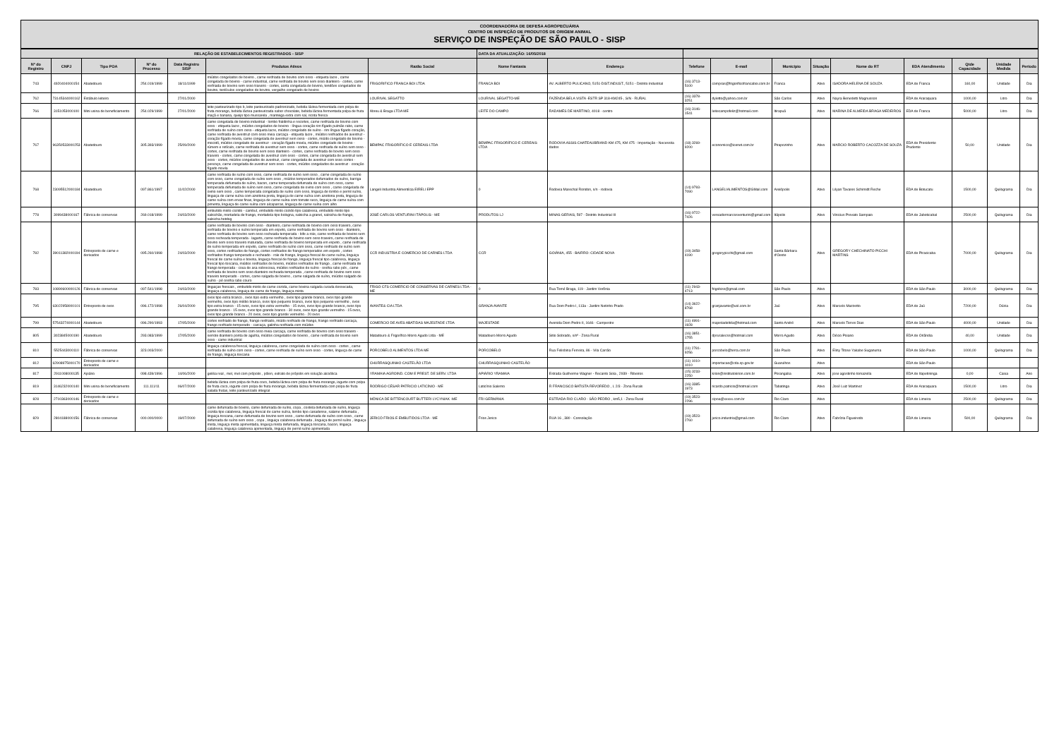COORDENADORIA DE DEFESA AGROPECUÁRIA
CENTRO DE INSPEÇÃO DE PRODUTOS DE ORIGEM ANIMAL
SERVIÇO DE INSPEÇÃO DE SÃO PAULO - SISP
| RELAÇÃO DE ESTABELECIMENTOS REGISTRADOS - SISP | | | | | | | DATA DA ATUALIZAÇÃO: 16/05/2018 | | | | | | | | | | |
| --- | --- | --- | --- | --- | --- | --- | --- | --- | --- | --- | --- | --- | --- | --- | --- | --- | --- |
| Nº do Registro | CNPJ | Tipo POA | Nº do Processo | Data Registro SISP | Produtos Ativos | Razão Social | Nome Fantasia | Endereço | Telefone | E-mail | Município | Situação | Nome do RT | EDA Atendimento | Qtde Capacidade | Unidade Medida | Período |
| 743 | 4920404000154 | Abatedouro | 254.019/1999 | 18/11/1999 | miúdos congelados de bovino , carne resfriada de bovino com osso - etiqueta lacre , carne congelada de bovino - carne industrial, carne resfriada de bovino sem osso dianteiro - cortes, carne resfriada de bovino sem osso traseiro - cortes, aorta congelada de bovino, tendões congelados de bovino, testículos congelados de bovino, vergalho congelado de bovino | FRIGORIFICO FRANCA BOI LTDA | FRANCA BOI | AV. ALBERTO PULICANO, 5151-DIST.INDUST., 5151 - Distrito Industrial | (16) 3713-5100 | compras@frigorificofrancaboi.com.br | Franca | Ativo | ISADORA HELENA DE SOUZA | EDA de Franca | 160,00 | Unidade | Dia |
| 762 | 73145344000162 | Estábulo leiteiro | | 27/01/2000 | | LOURIVAL SEGATTO | LOURIVAL SEGATTO-ME | FAZENDA BELA VISTA -ESTR SP 318-KM245-, S/N - RURAL | (16) 3378-3251 | dyletto@yahoo.com.br | São Carlos | Ativo | Nayra Benedetti Magnusson | EDA de Araraquara | 1000,00 | Litro | Dia |
| 766 | 3151053000100 | Mini usina de beneficiamento | 254.029/1999 | 27/01/2000 | leite pasteurizado tipo b, leite pasteurizado padronizado, bebida láctea fermentada com polpa de fruta morango, bebida láctea pasteurizada sabor chocolate, bebida láctea fermentada polpa de fruta maçã e banana, queijo tipo mussarela , manteiga extra com sal, ricota fresca | Abreu & Braga LTDA ME | LEITE DO CAMPO | RADAMÉS DE MARTINO, 4018 - centro | (16) 3146-1541 | leitecampofeliz@hotmail.com | Itirapuã | Ativo | MARINA DE ALMEIDA BRAGA MEDEIROS | EDA de Franca | 5000,00 | Litro | Dia |
| 767 | 96350533000253 | Abatedouro | 305.393/1999 | 25/09/2000 | carne congelada de bovino industrial - lombo fraldinha e recortes, carne resfriada de bovino com osso - etiqueta lacre , miúdos congelados de bovino - língua coração rim fígado pulmão rabo, carne resfriada de suíno com osso - etiqueta lacre, miúdos congelado de suíno - rim língua fígado coração, carne resfriada de avestruz com osso meia carcaça - etiqueta lacre , miúdos resfriados de avestruz - coração fígado moela, carne congelada de avestruz sem osso - cortes, miúdo congelado de bovino - mocotó, miúdos congelado de avestruz - coração fígado moela, miúdos congelado de bovino - rúmem e retículo, carne resfriada de avestruz sem osso - cortes, carne resfriada de suíno sem osso - cortes, carne resfriada de bovino sem osso dianteiro - cortes, carne resfriada de bovino sem osso traseiro - cortes, carne congelada de avestruz com osso - cortes, carne congelada de avestruz sem osso - cortes, miúdos congelados de avestruz, carne congelada de avestruz com osso cortes - pescoço, carne congelada de avestruz sem osso - cortes, miúdos congelados de avestruz - coração fígado moela | BEMPAC FRIGORÍFICO E CEREAIS LTDA | BEMPAC FRIGORÍFICO E CEREAIS LTDA | RODOVIA ASSIS CHATEAUBRIAND KM 475, KM 475 - Importação - Necessita dados | (18) 3269-9200 | economico@icenet.com.br | Pirapozinho | Ativo | MARCIO ROBERTO CACOZZA DE SOUZA | EDA de Presidente Prudente | 50,00 | Unidade | Dia |
| 768 | 23095512000184 | Abatedouro | 097.861/1997 | 11/02/2000 | carne resfriada de suíno com osso, carne resfriada de suíno sem osso , carne congelada de suíno com osso, carne congelada de suíno sem osso , miúdos temperados defumados de suíno, barriga temperada defumada de suíno, bacon, carne temperada defumada de suíno com osso, carne temperada defumada de suíno sem osso, carne congelada de ovino com osso , carne congelada de ovino sem osso , carne temperada congelada de suíno com osso, linguiça de lombo e pernil suíno, linguiça de carne suína com azeitona preta, linguiça de carne suína com azeitona preta, linguiça de carne suína com ervas finas, linguiça de carne suína com tomate seco, linguiça de carne suína com pimenta, linguiça de carne suína com alcaparras, linguiça de carne suína com alho | Langeli Industria Alimentícia EIRELI EPP | 0 | Rodovia Marechal Rondon, s/n - rodovia | (14) 9793-7090 | LANGELIALIMENTOS@GMail.com | Areiópolis | Ativo | Lilyan Tavares Schimidt Reche | EDA de Botucatu | 1500,00 | Quilograma | Dia |
| 778 | 3099438000167 | Fábrica de conservas | 269.018/1999 | 24/03/2000 | embutido misto cozido - cambuí, embutido misto cozido tipo calabresa, embutido misto tipo salsichão, mortadela de frango, mortadela tipo bologna, salsicha a granel, salsicha de frango, salsicha hotdog | JOSÉ CARLOS VENTURINI ITÁPOLIS - ME | PRODUTOS LJ | MINAS GERAIS, 597 - Distrito Industrial III | (16) 9722-7426 | vereadormarcosventurini@gmail.com | Itápolis | Ativo | Vinicius Prevato Sampaio | EDA de Jaboticabal | 2500,00 | Quilograma | Dia |
| 782 | 39011382000194 | Entreposto de carne e derivados | 095.260/1998 | 24/03/2000 | carne resfriada de bovino com osso - dianteiro, carne resfriada de bovino com osso traseiro, carne resfriada de bovino e suíno temperada em espeto, carne resfriada de bovino sem osso - dianteiro, carne resfriada de bovino sem osso recheada temperada - bife a role, carne resfriada de bovino sem osso recheada temperada - lagarto, carne resfriada de bovino sem osso traseiro, carne resfriada de bovino sem osso traseiro maturada, carne resfriada de bovino temperada em espeto , carne resfriada de suíno temperada em espeto, carne resfriado de suíno com osso, carne resfriado de suíno sem osso, cortes resfriados de frango, cortes resfriados de frango temperados em espeto , cortes resfriados frango temperado e recheado - role de frango, linguiça frescal de carne suína, linguiça frescal de carne suína e bovina, linguiça frescal de frango, linguiça frescal tipo calabresa, linguiça frescal tipo toscana, miúdos resfriados de bovino, miúdos resfriados de frango , carne resfriada de frango temperada - coxa de asa sobrecoxa, miúdos resfriados de suíno - orelha rabo pés , carne resfriada de bovino sem osso dianteiro recheada temperada , carne resfriada de bovino sem osso traseiro temperado - cortes, carne salgada de bovino , carne salgada de suíno, miúdos salgado de suíno - pé orelha rabo couro | CCR INDUSTRIA E COMERCIO DE CARNES LTDA | CCR | GOIÂNIA, 455 - BAIRRO: CIDADE NOVA | (19) 3458-4190 | gregorypicchi@gmail.com | Santa Bárbara d'Oeste | Ativo | GREGORY CHECHINATO PICCHI MARTINS | EDA de Piracicaba | 7000,00 | Quilograma | Dia |
| 783 | 10890600000126 | Fábrica de conservas | 097.541/1998 | 24/03/2000 | linguiças frescais , embutido misto de carne cozida, carne bovina salgada curada dessecada, linguiça calabresa, linguiça de carne de frango, linguiça mista | FRIGO CFS COMERCIO DE CONSERVAS DE CARNES LTDA - ME | 0 | Rua Tomé Braga, 119 - Jardim Verônia | (11) 2943-4713 | frigobiss@gmail.com | São Paulo | Ativo | | EDA de São Paulo | 3000,00 | Quilograma | Dia |
| 795 | 63022958000101 | Entreposto de ovos | 096.172/1998 | 26/04/2000 | ovos tipo extra branco , ovos tipo extra vermelho , ovos tipo grande branco, ovos tipo grande vermelho, ovos tipo médio branco, ovos tipo pequeno branco, ovos tipo pequeno vermelho , ovos tipo extra branco - 15 ovos, ovos tipo extra vermelho - 15 ovos, ovos tipo grande branco, ovos tipo grande branco - 15 ovos, ovos tipo grande branco - 30 ovos, ovos tipo grande vermelho - 15 ovos, ovos tipo grande branco - 20 ovos, ovos tipo grande vermelho - 20 ovos | AVANTE& CIA LTDA | GRANJA AVANTE | Rua Dom Pedro I, 113a - Jardim Netinho Prado | (14) 3622-8768 | granjavante@uol.com.br | Jaú | Ativo | Marcelo Mazzetto | EDA de Jaú | 7200,00 | Dúzia | Dia |
| 799 | 57543274000144 | Abatedouro | 096.290/1993 | 17/05/2000 | cortes resfriado de frango, frango resfriado, miúdo resfriado de frango, frango resfriado carcaça, frango resfriado temperado - carcaça, galinha resfriada com miúdos | COMERCIO DE AVES ABATIDAS MAJESTADE LTDA | MAJESTADE | Avenida Dom Pedro II, 1646 - Campestre | (11) 4991-1928 | majestadeltda@hotmail.com | Santo André | Ativo | Marcelo Torres Dias | EDA de São Paulo | 4000,00 | Unidade | Dia |
| 805 | 3023845000190 | Abatedouro | 293.083/1999 | 17/05/2000 | carne resfriada de bovino com osso meia carcaça, carne resfriada de bovino com osso traseiro - serrote dianteiro ponta de agulha, miúdos congelados de bovino , carne resfriada de bovino sem osso - carne industrial | Matadouro & Frigorífico Morro Agudo Ltda - ME | Matadouro Morro Agudo | Sitio Sobrado, s/nº - Zona Rural | (16) 3851-1755 | dpruralecss@hotmail.com | Morro Agudo | Ativo | Décio Poiano | EDA de Orlândia | 40,00 | Unidade | Dia |
| 810 | 5525443000110 | Fábrica de conservas | 323.003/2000 | | linguiça calabresa frescal, linguiça calabresa, carne congelada de suíno com osso - cortes , carne resfriada de suíno com osso - cortes, carne resfriada de suíno sem osso - cortes, linguiça de carne de frango, linguiça toscana | PORCOBELO ALIMENTOS LTDA ME | PORCOBELO | Rua Felisbina Ferreira, 86 - Vila Carrão | (11) 2781-9256 | porcobelo@terra.com.br | São Paulo | Ativo | Eliny Titose Yakabe Suganuma | EDA de São Paulo | 1000,00 | Quilograma | Dia |
| 812 | 62908975000170 | Entreposto de carne e derivados | | | | CHURRASQUINHO CASTELÃO LTDA | CHURRASQUINHO CASTELÃO | | (11) 1010-1010 | importacao@cda.sp.gov.br | Guarulhos | Ativo | | EDA de São Paulo | | | |
| 817 | 2911008000135 | Apiário | 098.439/1996 | 14/06/2000 | geléia real , mel, mel com própolis , pólen, extrato de própolis em solução alcoólica | YRAMAIA AGROIND. COM E PREST. DE SERV. LTDA | APIÁRIO YRAMAIA | Estrada Guilherme Wagner - Recanto Sola , 2939 - Ribeiros | (15) 3233-2250 | krion@institutokrion.com.br | Porangaba | Ativo | jose agostinho tomazella | EDA de Itapetininga | 0,00 | Caixa | Ano |
| 819 | 3146232000140 | Mini usina de beneficiamento | 111.111/11 | 06/07/2000 | bebida láctea com polpa de fruta coco, bebida láctea com polpa de fruta morango, iogurte com polpa de fruta coco, iogurte com polpa de fruta morango, bebida láctea fermentada com polpa de fruta salada frutas, leite pasteurizado integral | RODRIGO CÉSAR PATRICIO LATICÍNIO - ME | Laticínio Salerno | R FRANCISCO BATISTA REVOREDO , L 2/3 - Zona Rurals | (16) 3385-1973 | ricardo.patricio@hotmail.com | Tabatinga | Ativo | José Luiz Martinez | EDA de Araraquara | 1500,00 | Litro | Dia |
| 828 | 2710363000146 | Entreposto de carne e derivados | | | | MÔNICA DE BITTENCOURT BUTTERI LYCYNIAK -ME | FRI GERMÂNIA | ESTRADA RIO CLARO - SÃO PEDRO , km5,1 - Zona Rural | (19) 3523-2296 | cipoa@xxxxx.com.br | Rio Claro | Ativo | | EDA de Limeira | 2500,00 | Quilograma | Dia |
| 829 | 2804188000156 | Fábrica de conservas | 000.000/0000 | 19/07/2000 | carne defumada de bovino, carne defumada de suíno, copa , costela defumada de suíno, linguiça cozida tipo calabresa, linguiça frescal de carne suína, lombo tipo canadense, salame defumada , linguiça toscana, carne defumada de bovino sem osso , carne defumada de suíno com osso , carne defumada de suíno sem osso , copa , linguiça calabresa defumada , linguiça de pernil suíno , linguiça mista, linguiça mista apimentada, linguiça mista defumada, linguiça toscana, bacon, linguiça calabresa, linguiça calabresa apimentada, linguiça de pernil suíno apimentada | JERICÓ FRIOS E EMBUTIDOS LTDA - ME | Frios Jerico | RUA 16 , 380 - Consolação | (19) 3523-2760 | jerico.industria@gmail.com | Rio Claro | Ativo | Fabrízia Figueiredo | EDA de Limeira | 500,00 | Quilograma | Dia |